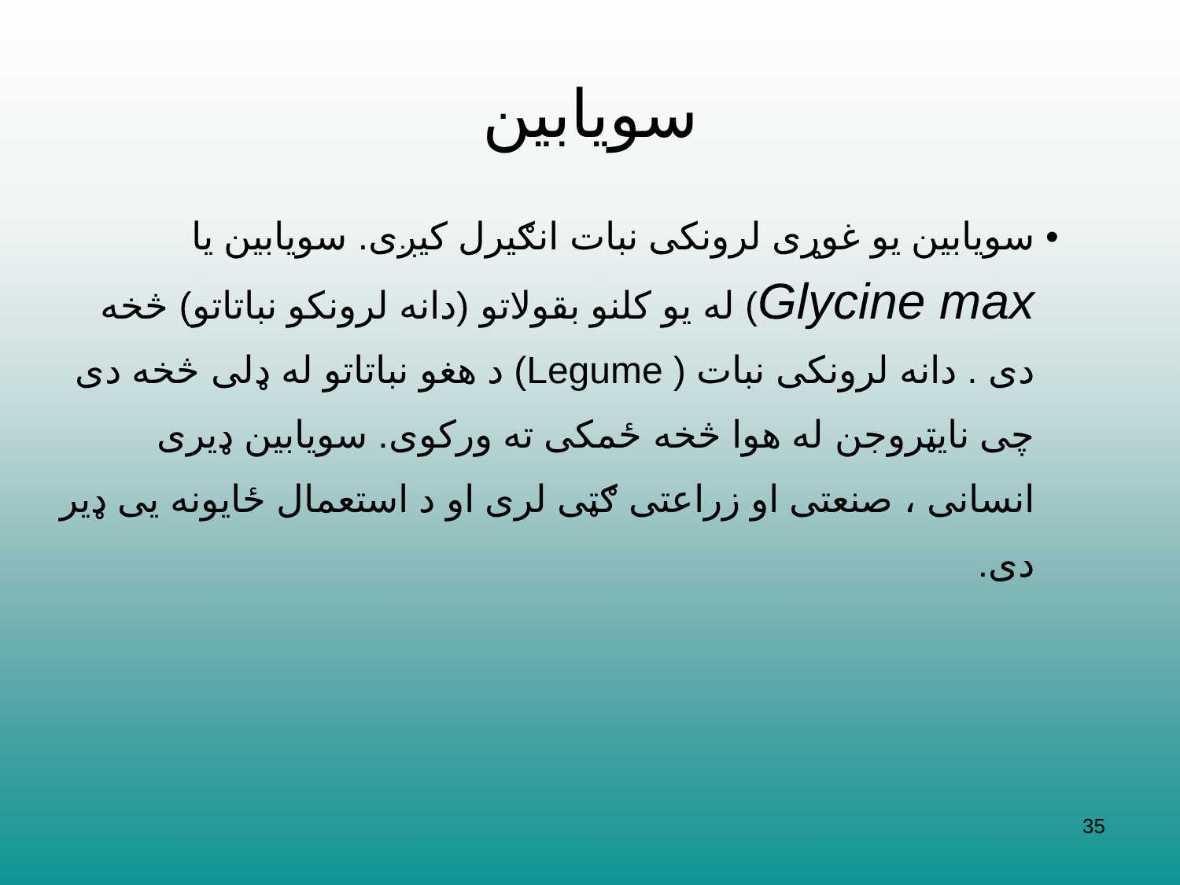سویابین
• سویابین یو غوړی لرونکی نبات انګیرل کیږی. سویابین یا Glycine max) له یو کلنو بقولاتو (دانه لرونکو نباتاتو) څخه دی . دانه لرونکی نبات ( Legume) د هغو نباتاتو له ډلی څخه دی چی نایټروجن له هوا څخه ځمکی ته ورکوی. سویابین ډیری انسانی ، صنعتی او زراعتی ګټی لری او د استعمال ځایونه یی ډیر دی.
35